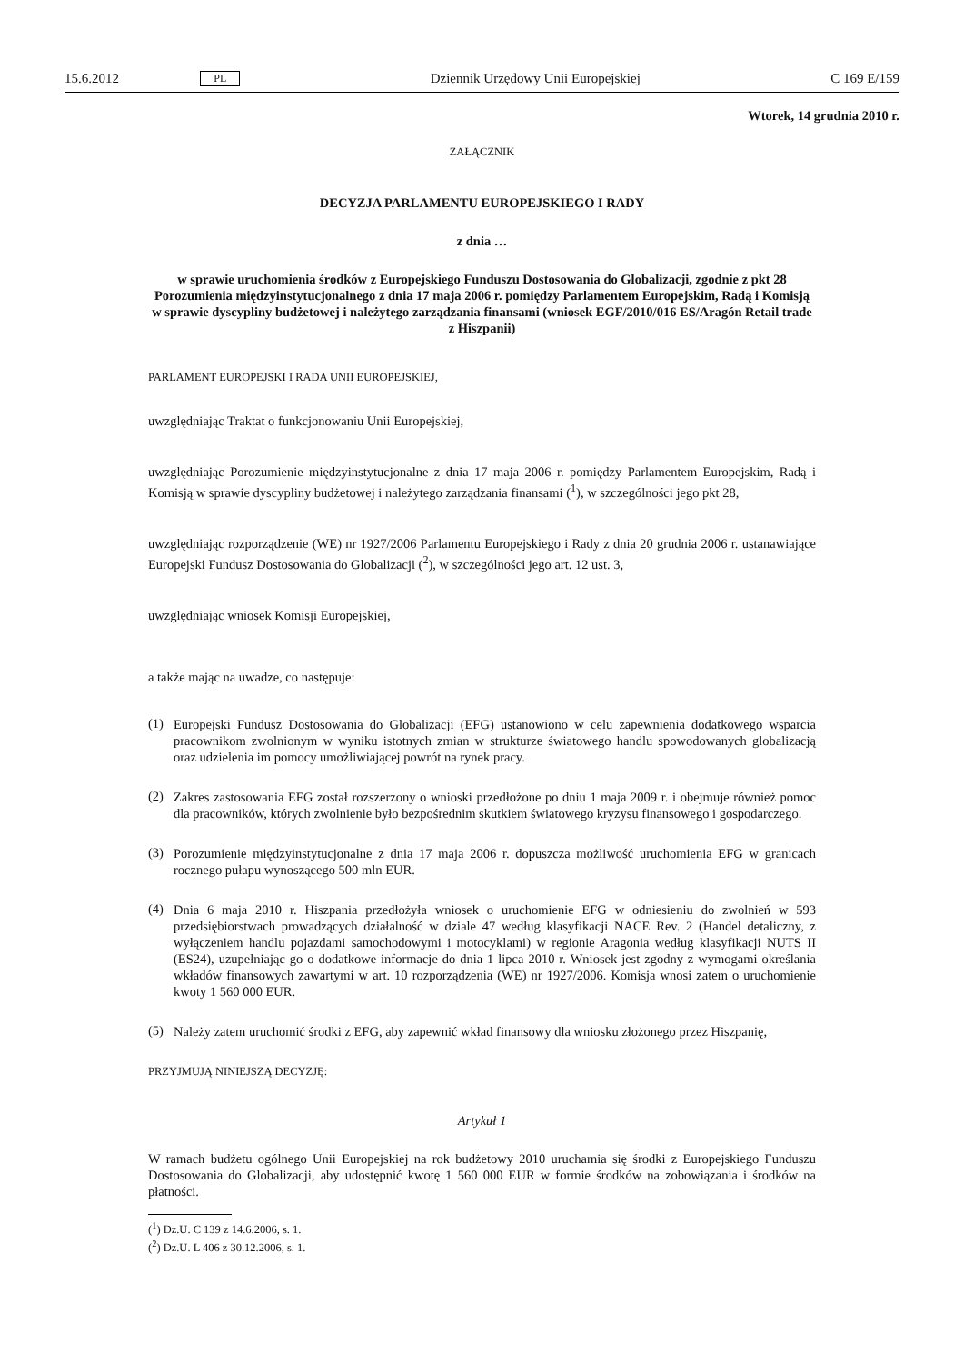15.6.2012 PL Dziennik Urzędowy Unii Europejskiej C 169 E/159
Wtorek, 14 grudnia 2010 r.
ZAŁĄCZNIK
DECYZJA PARLAMENTU EUROPEJSKIEGO I RADY
z dnia …
w sprawie uruchomienia środków z Europejskiego Funduszu Dostosowania do Globalizacji, zgodnie z pkt 28 Porozumienia międzyinstytucjonalnego z dnia 17 maja 2006 r. pomiędzy Parlamentem Europejskim, Radą i Komisją w sprawie dyscypliny budżetowej i należytego zarządzania finansami (wniosek EGF/2010/016 ES/Aragón Retail trade z Hiszpanii)
PARLAMENT EUROPEJSKI I RADA UNII EUROPEJSKIEJ,
uwzględniając Traktat o funkcjonowaniu Unii Europejskiej,
uwzględniając Porozumienie międzyinstytucjonalne z dnia 17 maja 2006 r. pomiędzy Parlamentem Europejskim, Radą i Komisją w sprawie dyscypliny budżetowej i należytego zarządzania finansami (<sup>1</sup>), w szczególności jego pkt 28,
uwzględniając rozporządzenie (WE) nr 1927/2006 Parlamentu Europejskiego i Rady z dnia 20 grudnia 2006 r. ustanawiające Europejski Fundusz Dostosowania do Globalizacji (<sup>2</sup>), w szczególności jego art. 12 ust. 3,
uwzględniając wniosek Komisji Europejskiej,
a także mając na uwadze, co następuje:
(1)
Europejski Fundusz Dostosowania do Globalizacji (EFG) ustanowiono w celu zapewnienia dodatkowego wsparcia pracownikom zwolnionym w wyniku istotnych zmian w strukturze światowego handlu spowodowanych globalizacją oraz udzielenia im pomocy umożliwiającej powrót na rynek pracy.
(2)
Zakres zastosowania EFG został rozszerzony o wnioski przedłożone po dniu 1 maja 2009 r. i obejmuje również pomoc dla pracowników, których zwolnienie było bezpośrednim skutkiem światowego kryzysu finansowego i gospodarczego.
(3)
Porozumienie międzyinstytucjonalne z dnia 17 maja 2006 r. dopuszcza możliwość uruchomienia EFG w granicach rocznego pułapu wynoszącego 500 mln EUR.
(4)
Dnia 6 maja 2010 r. Hiszpania przedłożyła wniosek o uruchomienie EFG w odniesieniu do zwolnień w 593 przedsiębiorstwach prowadzących działalność w dziale 47 według klasyfikacji NACE Rev. 2 (Handel detaliczny, z wyłączeniem handlu pojazdami samochodowymi i motocyklami) w regionie Aragonia według klasyfikacji NUTS II (ES24), uzupełniając go o dodatkowe informacje do dnia 1 lipca 2010 r. Wniosek jest zgodny z wymogami określania wkładów finansowych zawartymi w art. 10 rozporządzenia (WE) nr 1927/2006. Komisja wnosi zatem o uruchomienie kwoty 1 560 000 EUR.
(5)
Należy zatem uruchomić środki z EFG, aby zapewnić wkład finansowy dla wniosku złożonego przez Hiszpanię,
PRZYJMUJĄ NINIEJSZĄ DECYZJĘ:
Artykuł 1
W ramach budżetu ogólnego Unii Europejskiej na rok budżetowy 2010 uruchamia się środki z Europejskiego Funduszu Dostosowania do Globalizacji, aby udostępnić kwotę 1 560 000 EUR w formie środków na zobowiązania i środków na płatności.
(<sup>1</sup>) Dz.U. C 139 z 14.6.2006, s. 1.
(<sup>2</sup>) Dz.U. L 406 z 30.12.2006, s. 1.